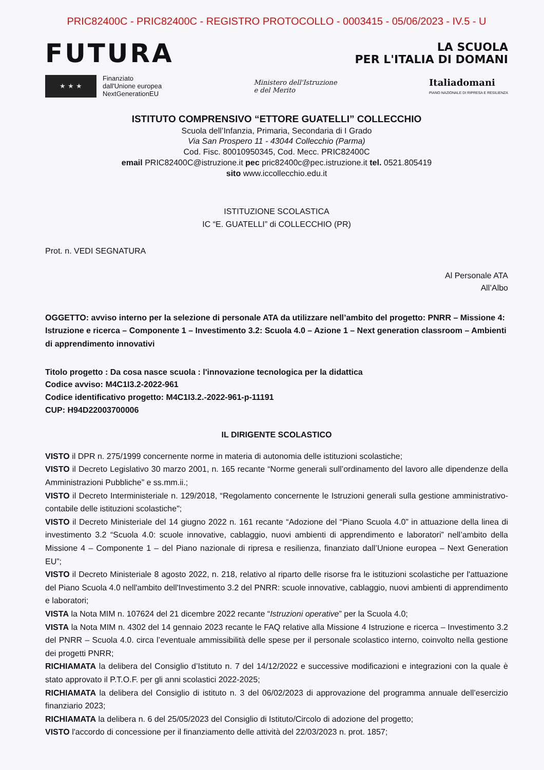PRIC82400C - PRIC82400C - REGISTRO PROTOCOLLO - 0003415 - 05/06/2023 - IV.5 - U
FUTURA
LA SCUOLA
PER L'ITALIA DI DOMANI
★ ★ ★
Finanziato
dall'Unione europea
NextGenerationEU
Ministero dell'Istruzione
e del Merito
Italiadomani
PIANO NAZIONALE DI RIPRESA E RESILIENZA
ISTITUTO COMPRENSIVO “ETTORE GUATELLI” COLLECCHIO
Scuola dell’Infanzia, Primaria, Secondaria di I Grado
Via San Prospero 11 - 43044 Collecchio (Parma)
Cod. Fisc. 80010950345, Cod. Mecc. PRIC82400C
email PRIC82400C@istruzione.it pec pric82400c@pec.istruzione.it tel. 0521.805419
sito www.iccollecchio.edu.it
ISTITUZIONE SCOLASTICA
IC “E. GUATELLI” di COLLECCHIO (PR)
Prot. n. VEDI SEGNATURA
Al Personale ATA
All’Albo
OGGETTO: avviso interno per la selezione di personale ATA da utilizzare nell’ambito del progetto: PNRR – Missione 4: Istruzione e ricerca – Componente 1 – Investimento 3.2: Scuola 4.0 – Azione 1 – Next generation classroom – Ambienti di apprendimento innovativi
Titolo progetto : Da cosa nasce scuola : l'innovazione tecnologica per la didattica
Codice avviso: M4C1I3.2-2022-961
Codice identificativo progetto: M4C1I3.2.-2022-961-p-11191
CUP: H94D22003700006
IL DIRIGENTE SCOLASTICO
VISTO il DPR n. 275/1999 concernente norme in materia di autonomia delle istituzioni scolastiche;
VISTO il Decreto Legislativo 30 marzo 2001, n. 165 recante “Norme generali sull’ordinamento del lavoro alle dipendenze della Amministrazioni Pubbliche” e ss.mm.ii.;
VISTO il Decreto Interministeriale n. 129/2018, “Regolamento concernente le Istruzioni generali sulla gestione amministrativo-contabile delle istituzioni scolastiche";
VISTO il Decreto Ministeriale del 14 giugno 2022 n. 161 recante “Adozione del “Piano Scuola 4.0” in attuazione della linea di investimento 3.2 “Scuola 4.0: scuole innovative, cablaggio, nuovi ambienti di apprendimento e laboratori” nell’ambito della Missione 4 – Componente 1 – del Piano nazionale di ripresa e resilienza, finanziato dall’Unione europea – Next Generation EU”;
VISTO il Decreto Ministeriale 8 agosto 2022, n. 218, relativo al riparto delle risorse fra le istituzioni scolastiche per l'attuazione del Piano Scuola 4.0 nell'ambito dell'Investimento 3.2 del PNRR: scuole innovative, cablaggio, nuovi ambienti di apprendimento e laboratori;
VISTA la Nota MIM n. 107624 del 21 dicembre 2022 recante “Istruzioni operative” per la Scuola 4.0;
VISTA la Nota MIM n. 4302 del 14 gennaio 2023 recante le FAQ relative alla Missione 4 Istruzione e ricerca – Investimento 3.2 del PNRR – Scuola 4.0. circa l’eventuale ammissibilità delle spese per il personale scolastico interno, coinvolto nella gestione dei progetti PNRR;
RICHIAMATA la delibera del Consiglio d’Istituto n. 7 del 14/12/2022 e successive modificazioni e integrazioni con la quale è stato approvato il P.T.O.F. per gli anni scolastici 2022-2025;
RICHIAMATA la delibera del Consiglio di istituto n. 3 del 06/02/2023 di approvazione del programma annuale dell’esercizio finanziario 2023;
RICHIAMATA la delibera n. 6 del 25/05/2023 del Consiglio di Istituto/Circolo di adozione del progetto;
VISTO l'accordo di concessione per il finanziamento delle attività del 22/03/2023 n. prot. 1857;